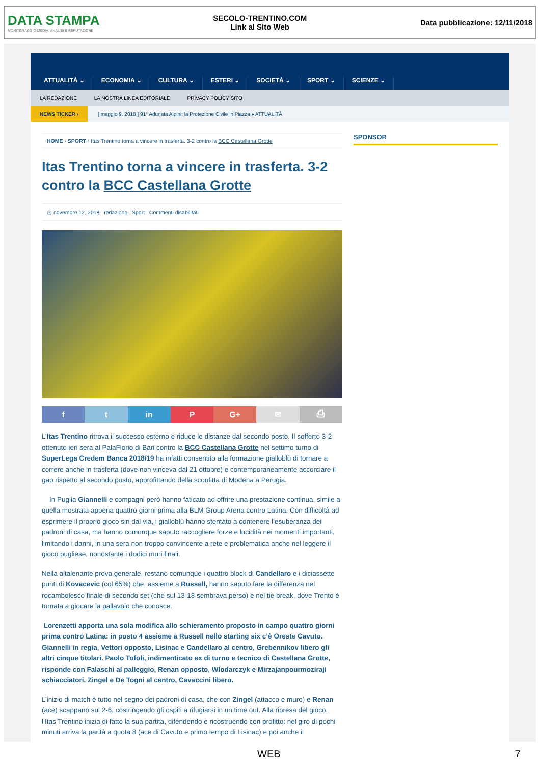DATA STAMPA
MONITORAGGIO MEDIA, ANALISI E REPUTAZIONE
SECOLO-TRENTINO.COM
Link al Sito Web
Data pubblicazione: 12/11/2018
ATTUALITÀ ⌄ ECONOMIA ⌄ CULTURA ⌄ ESTERI ⌄ SOCIETÀ ⌄ SPORT ⌄ SCIENZE ⌄
LA REDAZIONE LA NOSTRA LINEA EDITORIALE PRIVACY POLICY SITO
NEWS TICKER › [ maggio 9, 2018 ] 91° Adunata Alpini: la Protezione Civile in Piazza ▸ ATTUALITÀ
HOME › SPORT › Itas Trentino torna a vincere in trasferta. 3-2 contro la BCC Castellana Grotte
Itas Trentino torna a vincere in trasferta. 3-2 contro la BCC Castellana Grotte
◷ novembre 12, 2018 redazione Sport Commenti disabilitati
f t in P G+ ✉ ⎙
L’Itas Trentino ritrova il successo esterno e riduce le distanze dal secondo posto. Il sofferto 3-2 ottenuto ieri sera al PalaFlorio di Bari contro la BCC Castellana Grotte nel settimo turno di SuperLega Credem Banca 2018/19 ha infatti consentito alla formazione gialloblù di tornare a correre anche in trasferta (dove non vinceva dal 21 ottobre) e contemporaneamente accorciare il gap rispetto al secondo posto, approfittando della sconfitta di Modena a Perugia.
In Puglia Giannelli e compagni però hanno faticato ad offrire una prestazione continua, simile a quella mostrata appena quattro giorni prima alla BLM Group Arena contro Latina. Con difficoltà ad esprimere il proprio gioco sin dal via, i gialloblù hanno stentato a contenere l’esuberanza dei padroni di casa, ma hanno comunque saputo raccogliere forze e lucidità nei momenti importanti, limitando i danni, in una sera non troppo convincente a rete e problematica anche nel leggere il gioco pugliese, nonostante i dodici muri finali.
Nella altalenante prova generale, restano comunque i quattro block di Candellaro e i diciassette punti di Kovacevic (col 65%) che, assieme a Russell, hanno saputo fare la differenza nel rocambolesco finale di secondo set (che sul 13-18 sembrava perso) e nel tie break, dove Trento è tornata a giocare la pallavolo che conosce.
Lorenzetti apporta una sola modifica allo schieramento proposto in campo quattro giorni prima contro Latina: in posto 4 assieme a Russell nello starting six c’è Oreste Cavuto. Giannelli in regia, Vettori opposto, Lisinac e Candellaro al centro, Grebennikov libero gli altri cinque titolari. Paolo Tofoli, indimenticato ex di turno e tecnico di Castellana Grotte, risponde con Falaschi al palleggio, Renan opposto, Wlodarczyk e Mirzajanpourmoziraji schiacciatori, Zingel e De Togni al centro, Cavaccini libero.
L’inizio di match è tutto nel segno dei padroni di casa, che con Zingel (attacco e muro) e Renan (ace) scappano sul 2-6, costringendo gli ospiti a rifugiarsi in un time out. Alla ripresa del gioco, l’Itas Trentino inizia di fatto la sua partita, difendendo e ricostruendo con profitto: nel giro di pochi minuti arriva la parità a quota 8 (ace di Cavuto e primo tempo di Lisinac) e poi anche il
SPONSOR
WEB 7